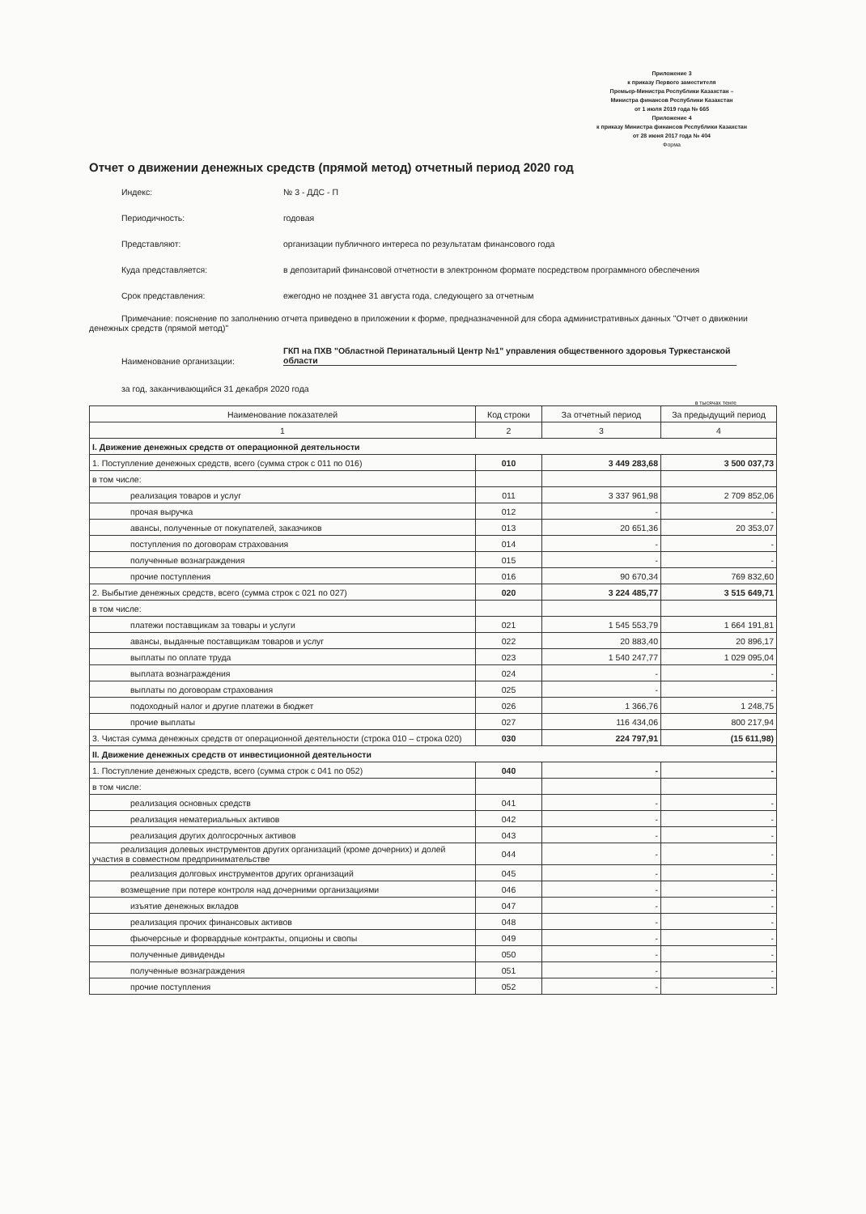Приложение 3
к приказу Первого заместителя
Премьер-Министра Республики Казахстан –
Министра финансов Республики Казахстан
от 1 июля 2019 года № 665
Приложение 4
к приказу Министра финансов Республики Казахстан
от 28 июня 2017 года № 404
Форма
Отчет о движении денежных средств (прямой метод) отчетный период 2020 год
Индекс:
№ 3 - ДДС - П
Периодичность:
годовая
Представляют:
организации публичного интереса по результатам финансового года
Куда представляется:
в депозитарий финансовой отчетности в электронном формате посредством программного обеспечения
Срок представления:
ежегодно не позднее 31 августа года, следующего за отчетным
Примечание: пояснение по заполнению отчета приведено в приложении к форме, предназначенной для сбора административных данных "Отчет о движении денежных средств (прямой метод)"
Наименование организации:
ГКП на ПХВ "Областной Перинатальный Центр №1" управления общественного здоровья Туркестанской области
за год, заканчивающийся 31 декабря 2020 года
в тысячах тенге
| Наименование показателей | Код строки | За отчетный период | За предыдущий период |
| --- | --- | --- | --- |
| 1 | 2 | 3 | 4 |
| I. Движение денежных средств от операционной деятельности | | | |
| 1. Поступление денежных средств, всего (сумма строк с 011 по 016) | 010 | 3 449 283,68 | 3 500 037,73 |
| в том числе: | | | |
| реализация товаров и услуг | 011 | 3 337 961,98 | 2 709 852,06 |
| прочая выручка | 012 | - | - |
| авансы, полученные от покупателей, заказчиков | 013 | 20 651,36 | 20 353,07 |
| поступления по договорам страхования | 014 | - | - |
| полученные вознаграждения | 015 | - | - |
| прочие поступления | 016 | 90 670,34 | 769 832,60 |
| 2. Выбытие денежных средств, всего (сумма строк с 021 по 027) | 020 | 3 224 485,77 | 3 515 649,71 |
| в том числе: | | | |
| платежи поставщикам за товары и услуги | 021 | 1 545 553,79 | 1 664 191,81 |
| авансы, выданные поставщикам товаров и услуг | 022 | 20 883,40 | 20 896,17 |
| выплаты по оплате труда | 023 | 1 540 247,77 | 1 029 095,04 |
| выплата вознаграждения | 024 | - | - |
| выплаты по договорам страхования | 025 | - | - |
| подоходный налог и другие платежи в бюджет | 026 | 1 366,76 | 1 248,75 |
| прочие выплаты | 027 | 116 434,06 | 800 217,94 |
| 3. Чистая сумма денежных средств от операционной деятельности (строка 010 – строка 020) | 030 | 224 797,91 | (15 611,98) |
| II. Движение денежных средств от инвестиционной деятельности | | | |
| 1. Поступление денежных средств, всего (сумма строк с 041 по 052) | 040 | - | - |
| в том числе: | | | |
| реализация основных средств | 041 | - | - |
| реализация нематериальных активов | 042 | - | - |
| реализация других долгосрочных активов | 043 | - | - |
| реализация долевых инструментов других организаций (кроме дочерних) и долей участия в совместном предпринимательстве | 044 | - | - |
| реализация долговых инструментов других организаций | 045 | - | - |
| возмещение при потере контроля над дочерними организациями | 046 | - | - |
| изъятие денежных вкладов | 047 | - | - |
| реализация прочих финансовых активов | 048 | - | - |
| фьючерсные и форвардные контракты, опционы и свопы | 049 | - | - |
| полученные дивиденды | 050 | - | - |
| полученные вознаграждения | 051 | - | - |
| прочие поступления | 052 | - | - |